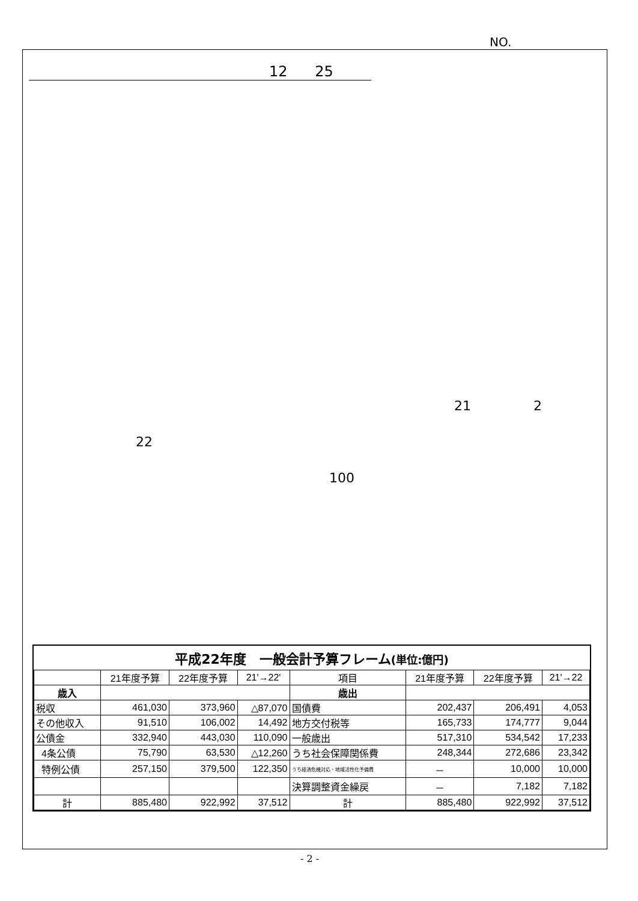NO.
12 25
21 2
22
100
平成22年度　一般会計予算フレーム(単位:億円)
| | 21年度予算 | 22年度予算 | 21'→22' | 項目 | 21年度予算 | 22年度予算 | 21'→22 |
| --- | --- | --- | --- | --- | --- | --- | --- |
| 歳入 | | | | 歳出 | | | |
| 税収 | 461,030 | 373,960 | △87,070 | 国債費 | 202,437 | 206,491 | 4,053 |
| その他収入 | 91,510 | 106,002 | 14,492 | 地方交付税等 | 165,733 | 174,777 | 9,044 |
| 公債金 | 332,940 | 443,030 | 110,090 | 一般歳出 | 517,310 | 534,542 | 17,233 |
| 4条公債 | 75,790 | 63,530 | △12,260 | うち社会保障関係費 | 248,344 | 272,686 | 23,342 |
| 特例公債 | 257,150 | 379,500 | 122,350 | うち経済危機対応・地域活性化予備費 | － | 10,000 | 10,000 |
| | | | | 決算調整資金繰戻 | － | 7,182 | 7,182 |
| 計 | 885,480 | 922,992 | 37,512 | 計 | 885,480 | 922,992 | 37,512 |
- 2 -